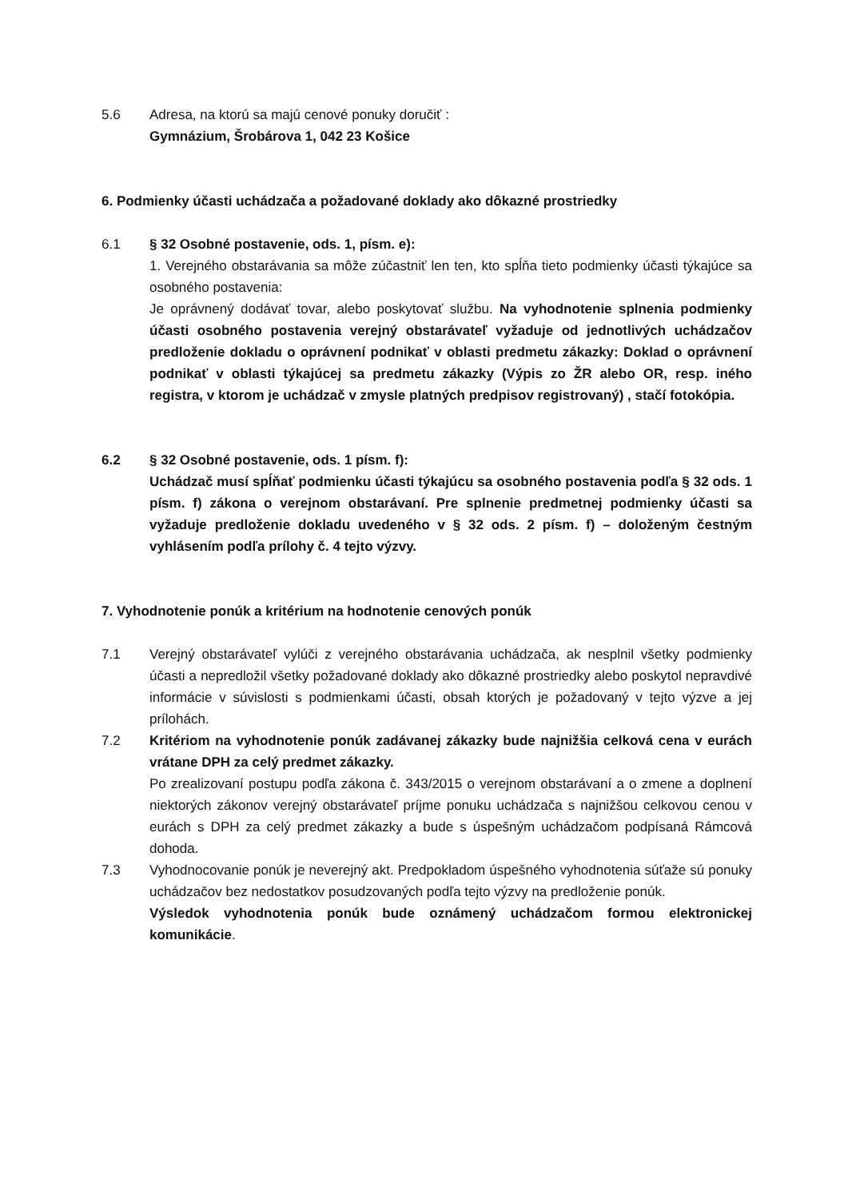5.6 Adresa, na ktorú sa majú cenové ponuky doručiť :
Gymnázium, Šrobárova 1, 042 23 Košice
6. Podmienky účasti uchádzača a požadované doklady ako dôkazné prostriedky
6.1 § 32 Osobné postavenie, ods. 1, písm. e):
1. Verejného obstarávania sa môže zúčastniť len ten, kto spĺňa tieto podmienky účasti týkajúce sa osobného postavenia:
Je oprávnený dodávať tovar, alebo poskytovať službu. Na vyhodnotenie splnenia podmienky účasti osobného postavenia verejný obstarávateľ vyžaduje od jednotlivých uchádzačov predloženie dokladu o oprávnení podnikať v oblasti predmetu zákazky: Doklad o oprávnení podnikať v oblasti týkajúcej sa predmetu zákazky (Výpis zo ŽR alebo OR, resp. iného registra, v ktorom je uchádzač v zmysle platných predpisov registrovaný) , stačí fotokópia.
6.2 § 32 Osobné postavenie, ods. 1 písm. f):
Uchádzač musí spĺňať podmienku účasti týkajúcu sa osobného postavenia podľa § 32 ods. 1 písm. f) zákona o verejnom obstarávaní. Pre splnenie predmetnej podmienky účasti sa vyžaduje predloženie dokladu uvedeného v § 32 ods. 2 písm. f) – doloženým čestným vyhlásením podľa prílohy č. 4 tejto výzvy.
7. Vyhodnotenie ponúk a kritérium na hodnotenie cenových ponúk
7.1 Verejný obstarávateľ vylúči z verejného obstarávania uchádzača, ak nesplnil všetky podmienky účasti a nepredložil všetky požadované doklady ako dôkazné prostriedky alebo poskytol nepravdivé informácie v súvislosti s podmienkami účasti, obsah ktorých je požadovaný v tejto výzve a jej prílohách.
7.2 Kritériom na vyhodnotenie ponúk zadávanej zákazky bude najnižšia celková cena v eurách vrátane DPH za celý predmet zákazky.
Po zrealizovaní postupu podľa zákona č. 343/2015 o verejnom obstarávaní a o zmene a doplnení niektorých zákonov verejný obstarávateľ príjme ponuku uchádzača s najnižšou celkovou cenou v eurách s DPH za celý predmet zákazky a bude s úspešným uchádzačom podpísaná Rámcová dohoda.
7.3 Vyhodnocovanie ponúk je neverejný akt. Predpokladom úspešného vyhodnotenia súťaže sú ponuky uchádzačov bez nedostatkov posudzovaných podľa tejto výzvy na predloženie ponúk.
Výsledok vyhodnotenia ponúk bude oznámený uchádzačom formou elektronickej komunikácie.